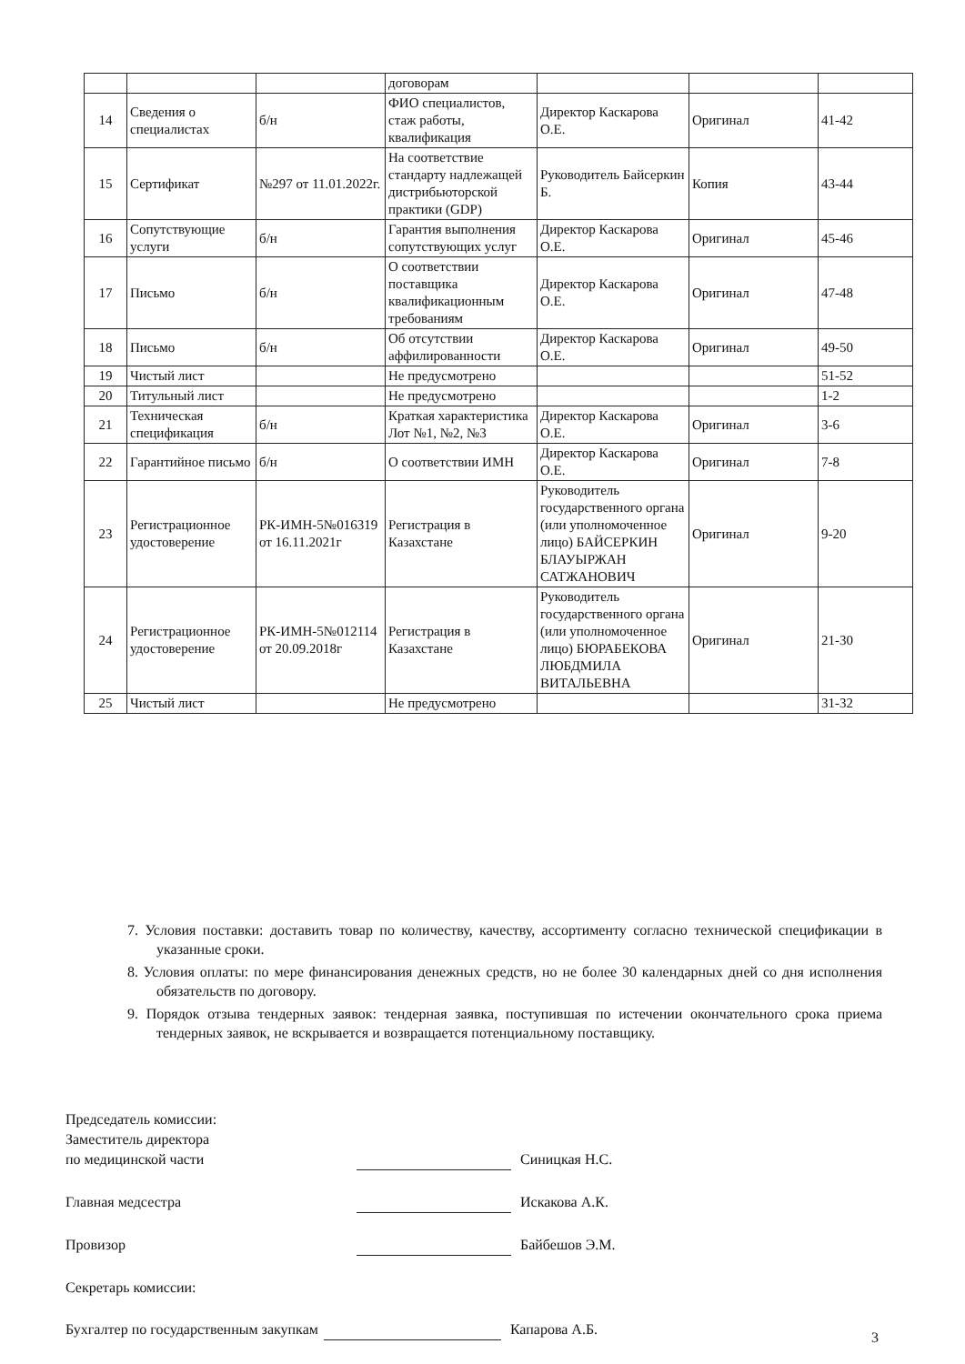| | | | договорам | | | |
| 14 | Сведения о специалистах | б/н | ФИО специалистов, стаж работы, квалификация | Директор Каскарова О.Е. | Оригинал | 41-42 |
| 15 | Сертификат | №297 от 11.01.2022г. | На соответствие стандарту надлежащей дистрибьюторской практики (GDP) | Руководитель Байсеркин Б. | Копия | 43-44 |
| 16 | Сопутствующие услуги | б/н | Гарантия выполнения сопутствующих услуг | Директор Каскарова О.Е. | Оригинал | 45-46 |
| 17 | Письмо | б/н | О соответствии поставщика квалификационным требованиям | Директор Каскарова О.Е. | Оригинал | 47-48 |
| 18 | Письмо | б/н | Об отсутствии аффилированности | Директор Каскарова О.Е. | Оригинал | 49-50 |
| 19 | Чистый лист | | Не предусмотрено | | | 51-52 |
| 20 | Титульный лист | | Не предусмотрено | | | 1-2 |
| 21 | Техническая спецификация | б/н | Краткая характеристика Лот №1, №2, №3 | Директор Каскарова О.Е. | Оригинал | 3-6 |
| 22 | Гарантийное письмо | б/н | О соответствии ИМН | Директор Каскарова О.Е. | Оригинал | 7-8 |
| 23 | Регистрационное удостоверение | РК-ИМН-5№016319 от 16.11.2021г | Регистрация в Казахстане | Руководитель государственного органа (или уполномоченное лицо) БАЙСЕРКИН БЛАУЫРЖАН САТЖАНОВИЧ | Оригинал | 9-20 |
| 24 | Регистрационное удостоверение | РК-ИМН-5№012114 от 20.09.2018г | Регистрация в Казахстане | Руководитель государственного органа (или уполномоченное лицо) БЮРАБЕКОВА ЛЮБДМИЛА ВИТАЛЬЕВНА | Оригинал | 21-30 |
| 25 | Чистый лист | | Не предусмотрено | | | 31-32 |
7. Условия поставки: доставить товар по количеству, качеству, ассортименту согласно технической спецификации в указанные сроки.
8. Условия оплаты: по мере финансирования денежных средств, но не более 30 календарных дней со дня исполнения обязательств по договору.
9. Порядок отзыва тендерных заявок: тендерная заявка, поступившая по истечении окончательного срока приема тендерных заявок, не вскрывается и возвращается потенциальному поставщику.
Председатель комиссии:
Заместитель директора
по медицинской части
Синицкая Н.С.
Главная медсестра Искакова А.К.
Провизор Байбешов Э.М.
Секретарь комиссии:
Бухгалтер по государственным закупкам
Капарова А.Б.
3